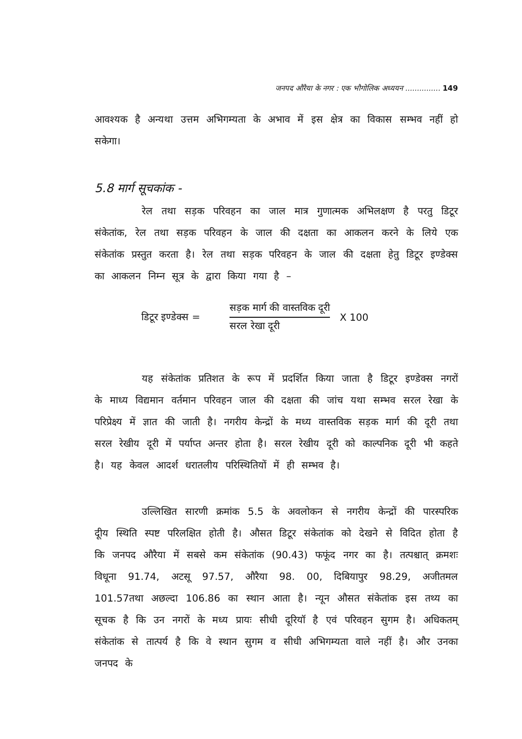जनपद औरैया के नगर : एक भौगोलिक अध्ययन ............... 149
आवश्यक है अन्यथा उत्तम अभिगम्यता के अभाव में इस क्षेत्र का विकास सम्भव नहीं हो सकेगा।
5.8 मार्ग सूचकांक -
रेल तथा सड़क परिवहन का जाल मात्र गुणात्मक अभिलक्षण है परतु डिटूर संकेतांक, रेल तथा सड़क परिवहन के जाल की दक्षता का आकलन करने के लिये एक संकेतांक प्रस्तुत करता है। रेल तथा सड़क परिवहन के जाल की दक्षता हेतु डिटूर इण्डेक्स का आकलन निम्न सूत्र के द्वारा किया गया है –
डिटूर इण्डेक्स =
सड़क मार्ग की वास्तविक दूरी
सरल रेखा दूरी
X 100
यह संकेतांक प्रतिशत के रूप में प्रदर्शित किया जाता है डिटूर इण्डेक्स नगरों के माध्य विद्यमान वर्तमान परिवहन जाल की दक्षता की जांच यथा सम्भव सरल रेखा के परिप्रेक्ष्य में ज्ञात की जाती है। नगरीय केन्द्रों के मध्य वास्तविक सड़क मार्ग की दूरी तथा सरल रेखीय दूरी में पर्याप्त अन्तर होता है। सरल रेखीय दूरी को काल्पनिक दूरी भी कहते है। यह केवल आदर्श धरातलीय परिस्थितियों में ही सम्भव है।
उल्लिखित सारणी क्रमांक 5.5 के अवलोकन से नगरीय केन्द्रों की पारस्परिक दूीय स्थिति स्पष्ट परिलक्षित होती है। औसत डिटूर संकेतांक को देखने से विदित होता है कि जनपद औरैया में सबसे कम संकेतांक (90.43) फफूंद नगर का है। तत्पश्चात् क्रमशः विधूना 91.74, अटसू 97.57, औरैया 98. 00, दिबियापुर 98.29, अजीतमल 101.57तथा अछल्दा 106.86 का स्थान आता है। न्यून औसत संकेतांक इस तथ्य का सूचक है कि उन नगरों के मध्य प्रायः सीधी दूरियॉ है एवं परिवहन सुगम है। अधिकतम् संकेतांक से तात्पर्य है कि वे स्थान सुगम व सीधी अभिगम्यता वाले नहीं है। और उनका जनपद के